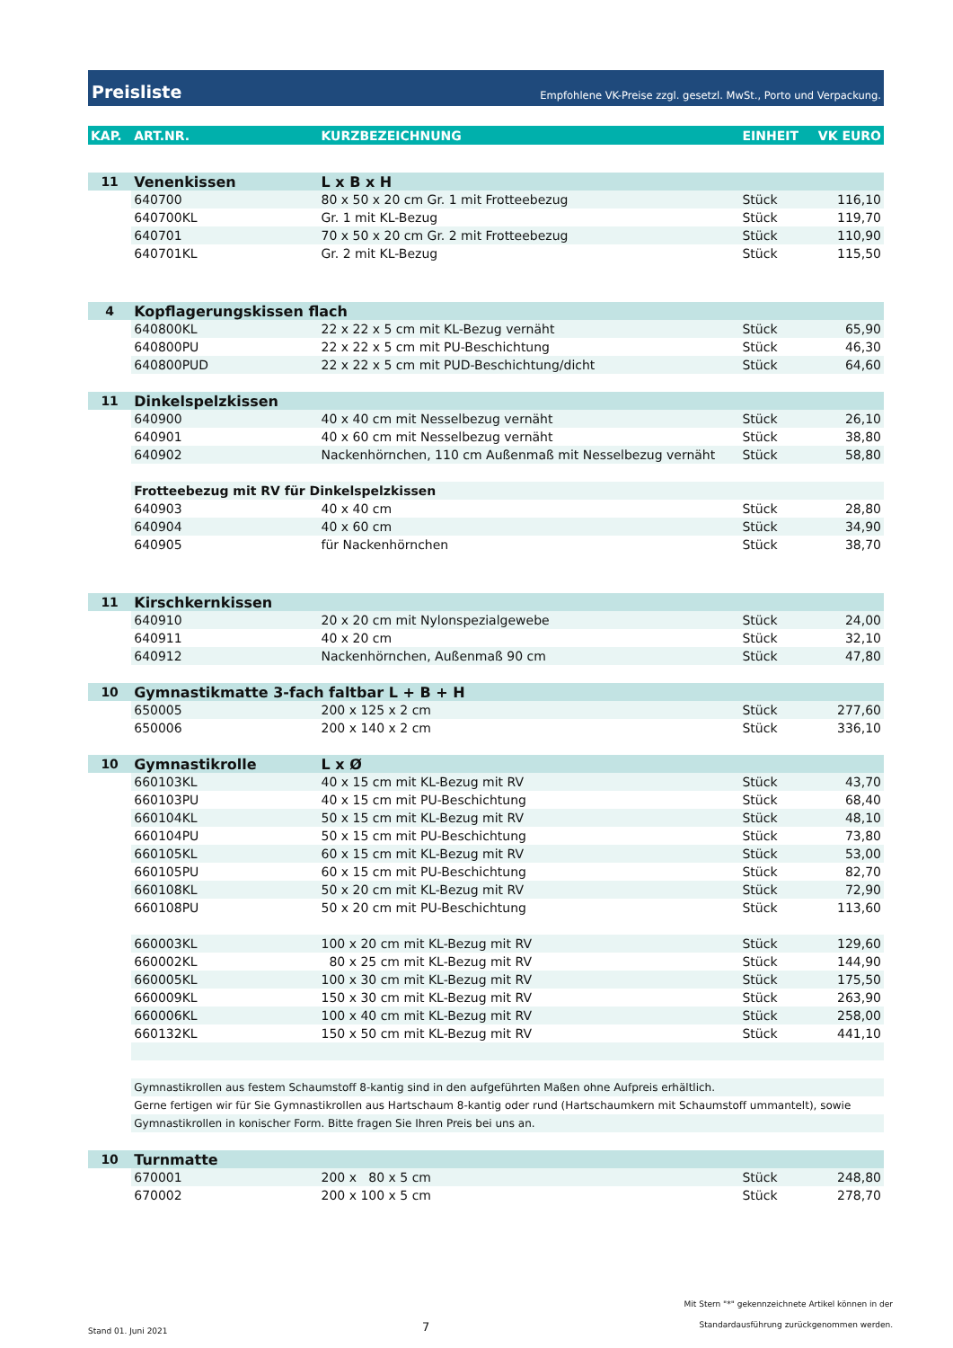Preisliste Empfohlene VK-Preise zzgl. gesetzl. MwSt., Porto und Verpackung.
| KAP. | ART.NR. | KURZBEZEICHNUNG | EINHEIT | VK EURO |
| --- | --- | --- | --- | --- |
| 11 | Venenkissen | L x B x H | | |
| | 640700 | 80 x 50 x 20 cm Gr. 1 mit Frotteebezug | Stück | 116,10 |
| | 640700KL | Gr. 1 mit KL-Bezug | Stück | 119,70 |
| | 640701 | 70 x 50 x 20 cm Gr. 2 mit Frotteebezug | Stück | 110,90 |
| | 640701KL | Gr. 2 mit KL-Bezug | Stück | 115,50 |
| 4 | Kopflagerungskissen flach | | | |
| | 640800KL | 22 x 22 x 5 cm mit KL-Bezug vernäht | Stück | 65,90 |
| | 640800PU | 22 x 22 x 5 cm mit PU-Beschichtung | Stück | 46,30 |
| | 640800PUD | 22 x 22 x 5 cm mit PUD-Beschichtung/dicht | Stück | 64,60 |
| 11 | Dinkelspelzkissen | | | |
| | 640900 | 40 x 40 cm mit Nesselbezug vernäht | Stück | 26,10 |
| | 640901 | 40 x 60 cm mit Nesselbezug vernäht | Stück | 38,80 |
| | 640902 | Nackenhörnchen, 110 cm Außenmaß mit Nesselbezug vernäht | Stück | 58,80 |
| | Frotteebezug mit RV für Dinkelspelzkissen | | | |
| | 640903 | 40 x 40 cm | Stück | 28,80 |
| | 640904 | 40 x 60 cm | Stück | 34,90 |
| | 640905 | für Nackenhörnchen | Stück | 38,70 |
| 11 | Kirschkernkissen | | | |
| | 640910 | 20 x 20 cm mit Nylonspezialgewebe | Stück | 24,00 |
| | 640911 | 40 x 20 cm | Stück | 32,10 |
| | 640912 | Nackenhörnchen, Außenmaß 90 cm | Stück | 47,80 |
| 10 | Gymnastikmatte 3-fach faltbar L + B + H | | | |
| | 650005 | 200 x 125 x 2 cm | Stück | 277,60 |
| | 650006 | 200 x 140 x 2 cm | Stück | 336,10 |
| 10 | Gymnastikrolle | L x Ø | | |
| | 660103KL | 40 x 15 cm mit KL-Bezug mit RV | Stück | 43,70 |
| | 660103PU | 40 x 15 cm mit PU-Beschichtung | Stück | 68,40 |
| | 660104KL | 50 x 15 cm mit KL-Bezug mit RV | Stück | 48,10 |
| | 660104PU | 50 x 15 cm mit PU-Beschichtung | Stück | 73,80 |
| | 660105KL | 60 x 15 cm mit KL-Bezug mit RV | Stück | 53,00 |
| | 660105PU | 60 x 15 cm mit PU-Beschichtung | Stück | 82,70 |
| | 660108KL | 50 x 20 cm mit KL-Bezug mit RV | Stück | 72,90 |
| | 660108PU | 50 x 20 cm mit PU-Beschichtung | Stück | 113,60 |
| | 660003KL | 100 x 20 cm mit KL-Bezug mit RV | Stück | 129,60 |
| | 660002KL | 80 x 25 cm mit KL-Bezug mit RV | Stück | 144,90 |
| | 660005KL | 100 x 30 cm mit KL-Bezug mit RV | Stück | 175,50 |
| | 660009KL | 150 x 30 cm mit KL-Bezug mit RV | Stück | 263,90 |
| | 660006KL | 100 x 40 cm mit KL-Bezug mit RV | Stück | 258,00 |
| | 660132KL | 150 x 50 cm mit KL-Bezug mit RV | Stück | 441,10 |
| | Gymnastikrollen aus festem Schaumstoff 8-kantig sind in den aufgeführten Maßen ohne Aufpreis erhältlich. | | | |
| | Gerne fertigen wir für Sie Gymnastikrollen aus Hartschaum 8-kantig oder rund (Hartschaumkern mit Schaumstoff ummantelt), sowie | | | |
| | Gymnastikrollen in konischer Form. Bitte fragen Sie Ihren Preis bei uns an. | | | |
| 10 | Turnmatte | | | |
| | 670001 | 200 x 80 x 5 cm | Stück | 248,80 |
| | 670002 | 200 x 100 x 5 cm | Stück | 278,70 |
Stand 01. Juni 2021 7 Mit Stern "*" gekennzeichnete Artikel können in der
Standardausführung zurückgenommen werden.